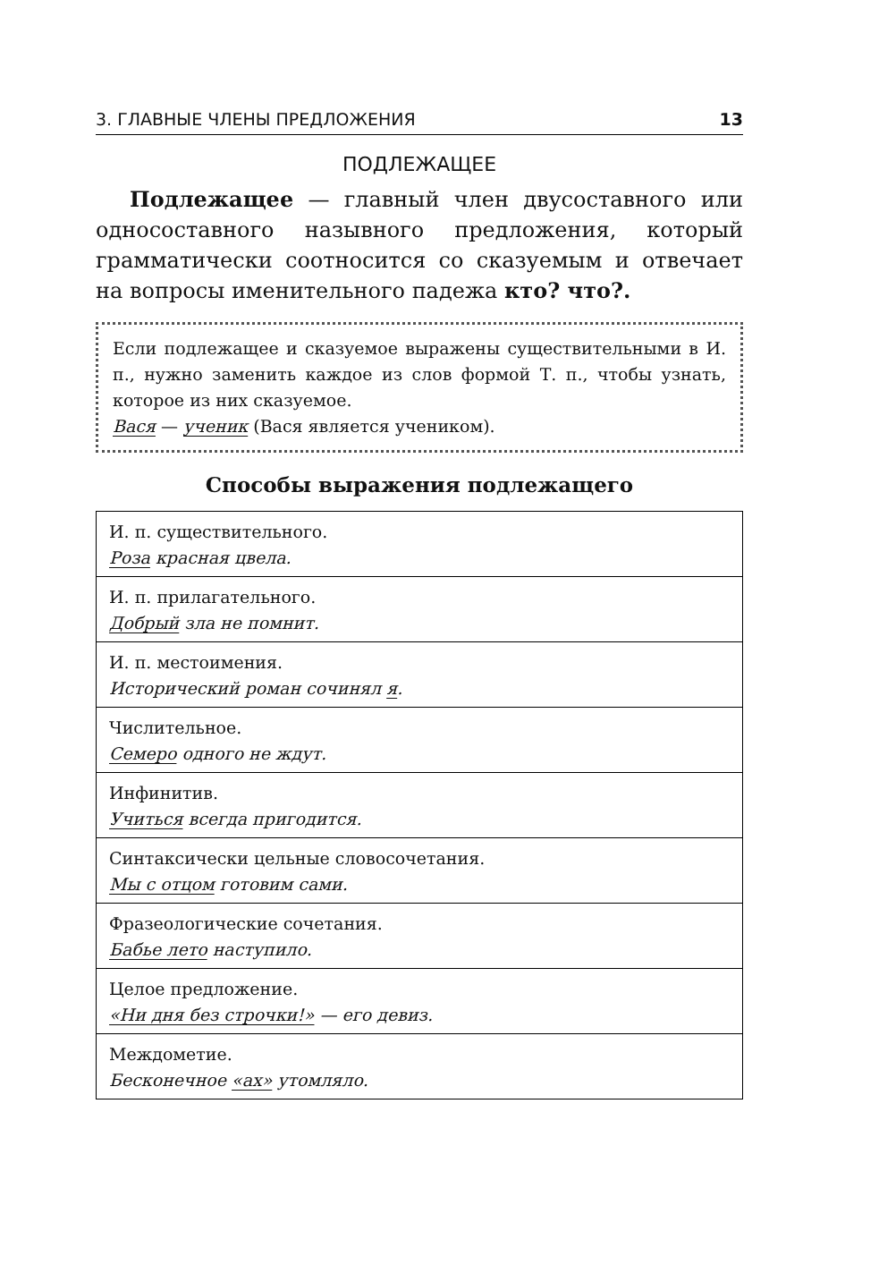3. ГЛАВНЫЕ ЧЛЕНЫ ПРЕДЛОЖЕНИЯ 13
ПОДЛЕЖАЩЕЕ
Подлежащее — главный член двусоставного или односоставного назывного предложения, который грамматически соотносится со сказуемым и отвечает на вопросы именительного падежа кто? что?.
Если подлежащее и сказуемое выражены существительными в И. п., нужно заменить каждое из слов формой Т. п., чтобы узнать, которое из них сказуемое.
Вася — ученик (Вася является учеником).
Способы выражения подлежащего
| И. п. существительного. Роза красная цвела. |
| И. п. прилагательного. Добрый зла не помнит. |
| И. п. местоимения. Исторический роман сочинял я . |
| Числительное. Семеро одного не ждут. |
| Инфинитив. Учиться всегда пригодится. |
| Синтаксически цельные словосочетания. Мы с отцом готовим сами. |
| Фразеологические сочетания. Бабье лето наступило. |
| Целое предложение. «Ни дня без строчки!» — его девиз. |
| Междометие. Бесконечное «ах» утомляло. |